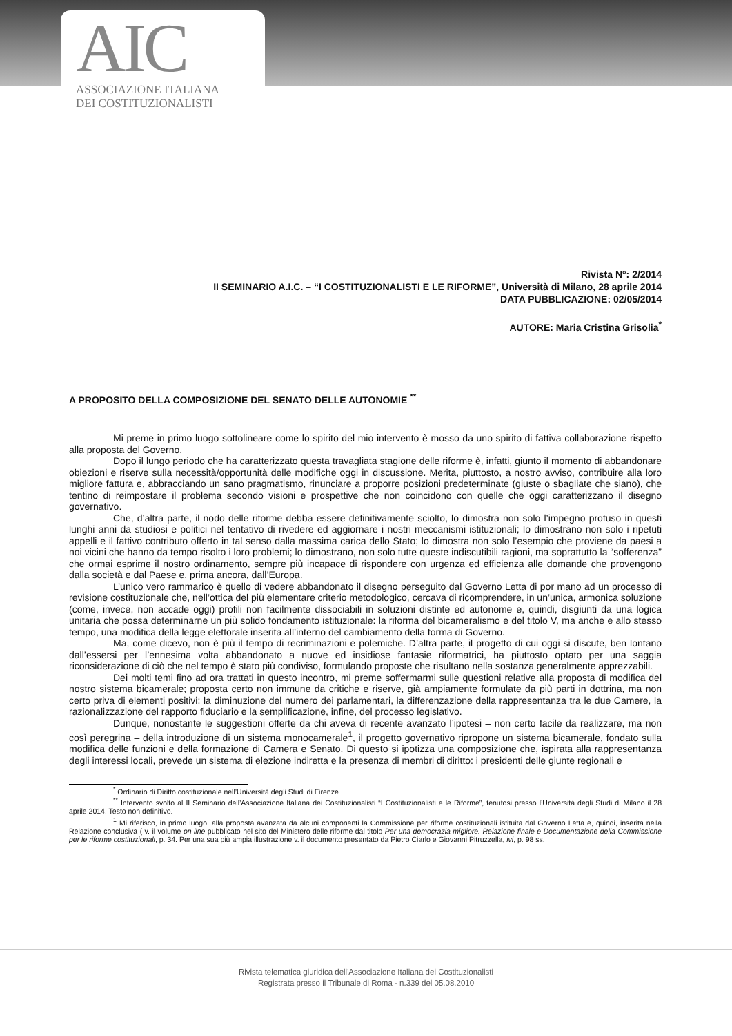AIC
ASSOCIAZIONE ITALIANA
DEI COSTITUZIONALISTI
Rivista N°: 2/2014
II SEMINARIO A.I.C. – “I COSTITUZIONALISTI E LE RIFORME”, Università di Milano, 28 aprile 2014
DATA PUBBLICAZIONE: 02/05/2014
AUTORE: Maria Cristina Grisolia<sup>*</sup>
A PROPOSITO DELLA COMPOSIZIONE DEL SENATO DELLE AUTONOMIE <sup>**</sup>
Mi preme in primo luogo sottolineare come lo spirito del mio intervento è mosso da uno spirito di fattiva collaborazione rispetto alla proposta del Governo.
Dopo il lungo periodo che ha caratterizzato questa travagliata stagione delle riforme è, infatti, giunto il momento di abbandonare obiezioni e riserve sulla necessità/opportunità delle modifiche oggi in discussione. Merita, piuttosto, a nostro avviso, contribuire alla loro migliore fattura e, abbracciando un sano pragmatismo, rinunciare a proporre posizioni predeterminate (giuste o sbagliate che siano), che tentino di reimpostare il problema secondo visioni e prospettive che non coincidono con quelle che oggi caratterizzano il disegno governativo.
Che, d’altra parte, il nodo delle riforme debba essere definitivamente sciolto, lo dimostra non solo l’impegno profuso in questi lunghi anni da studiosi e politici nel tentativo di rivedere ed aggiornare i nostri meccanismi istituzionali; lo dimostrano non solo i ripetuti appelli e il fattivo contributo offerto in tal senso dalla massima carica dello Stato; lo dimostra non solo l’esempio che proviene da paesi a noi vicini che hanno da tempo risolto i loro problemi; lo dimostrano, non solo tutte queste indiscutibili ragioni, ma soprattutto la “sofferenza” che ormai esprime il nostro ordinamento, sempre più incapace di rispondere con urgenza ed efficienza alle domande che provengono dalla società e dal Paese e, prima ancora, dall’Europa.
L’unico vero rammarico è quello di vedere abbandonato il disegno perseguito dal Governo Letta di por mano ad un processo di revisione costituzionale che, nell’ottica del più elementare criterio metodologico, cercava di ricomprendere, in un’unica, armonica soluzione (come, invece, non accade oggi) profili non facilmente dissociabili in soluzioni distinte ed autonome e, quindi, disgiunti da una logica unitaria che possa determinarne un più solido fondamento istituzionale: la riforma del bicameralismo e del titolo V, ma anche e allo stesso tempo, una modifica della legge elettorale inserita all’interno del cambiamento della forma di Governo.
Ma, come dicevo, non è più il tempo di recriminazioni e polemiche. D’altra parte, il progetto di cui oggi si discute, ben lontano dall’essersi per l’ennesima volta abbandonato a nuove ed insidiose fantasie riformatrici, ha piuttosto optato per una saggia riconsiderazione di ciò che nel tempo è stato più condiviso, formulando proposte che risultano nella sostanza generalmente apprezzabili.
Dei molti temi fino ad ora trattati in questo incontro, mi preme soffermarmi sulle questioni relative alla proposta di modifica del nostro sistema bicamerale; proposta certo non immune da critiche e riserve, già ampiamente formulate da più parti in dottrina, ma non certo priva di elementi positivi: la diminuzione del numero dei parlamentari, la differenzazione della rappresentanza tra le due Camere, la razionalizzazione del rapporto fiduciario e la semplificazione, infine, del processo legislativo.
Dunque, nonostante le suggestioni offerte da chi aveva di recente avanzato l’ipotesi – non certo facile da realizzare, ma non così peregrina – della introduzione di un sistema monocamerale<sup>1</sup>, il progetto governativo ripropone un sistema bicamerale, fondato sulla modifica delle funzioni e della formazione di Camera e Senato. Di questo si ipotizza una composizione che, ispirata alla rappresentanza degli interessi locali, prevede un sistema di elezione indiretta e la presenza di membri di diritto: i presidenti delle giunte regionali e
<sup>*</sup> Ordinario di Diritto costituzionale nell’Università degli Studi di Firenze.
<sup>**</sup> Intervento svolto al II Seminario dell’Associazione Italiana dei Costituzionalisti “I Costituzionalisti e le Riforme”, tenutosi presso l’Università degli Studi di Milano il 28 aprile 2014. Testo non definitivo.
<sup>1</sup> Mi riferisco, in primo luogo, alla proposta avanzata da alcuni componenti la Commissione per riforme costituzionali istituita dal Governo Letta e, quindi, inserita nella Relazione conclusiva ( v. il volume on line pubblicato nel sito del Ministero delle riforme dal titolo Per una democrazia migliore. Relazione finale e Documentazione della Commissione per le riforme costituzionali, p. 34. Per una sua più ampia illustrazione v. il documento presentato da Pietro Ciarlo e Giovanni Pitruzzella, ivi, p. 98 ss.
Rivista telematica giuridica dell'Associazione Italiana dei Costituzionalisti
Registrata presso il Tribunale di Roma - n.339 del 05.08.2010